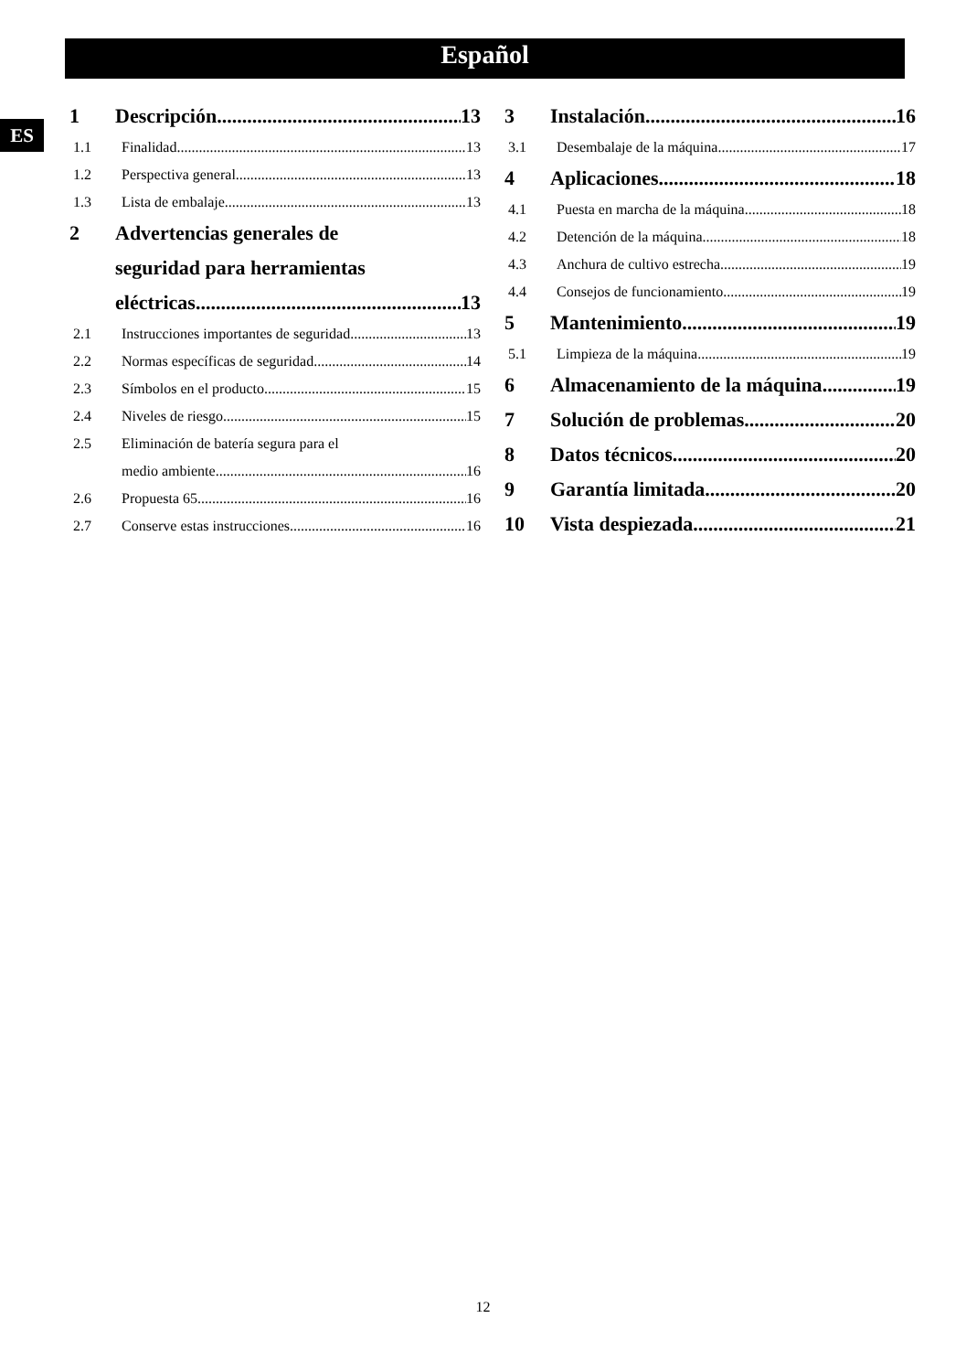Español
ES
1 Descripción 13
1.1 Finalidad 13
1.2 Perspectiva general 13
1.3 Lista de embalaje 13
2 Advertencias generales de
seguridad para herramientas
eléctricas 13
2.1 Instrucciones importantes de seguridad 13
2.2 Normas específicas de seguridad 14
2.3 Símbolos en el producto 15
2.4 Niveles de riesgo 15
2.5 Eliminación de batería segura para el
medio ambiente 16
2.6 Propuesta 65 16
2.7 Conserve estas instrucciones 16
3 Instalación 16
3.1 Desembalaje de la máquina 17
4 Aplicaciones 18
4.1 Puesta en marcha de la máquina 18
4.2 Detención de la máquina 18
4.3 Anchura de cultivo estrecha 19
4.4 Consejos de funcionamiento 19
5 Mantenimiento 19
5.1 Limpieza de la máquina 19
6 Almacenamiento de la máquina 19
7 Solución de problemas 20
8 Datos técnicos 20
9 Garantía limitada 20
10 Vista despiezada 21
12